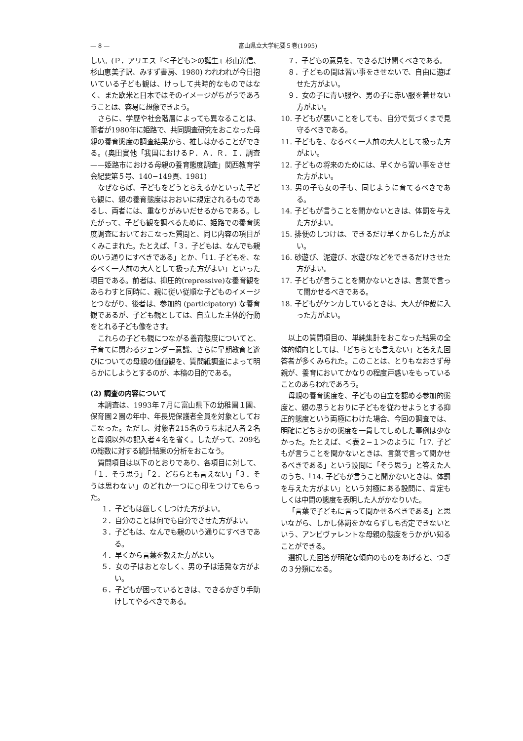— 8 — 富山県立大学紀要５巻(1995)
しい。(Ｐ．アリエス『＜子ども＞の誕生』杉山光信、杉山恵美子訳、みすず書房、1980) われわれが今日抱いている子ども観は、けっして共時的なものではなく、また欧米と日本ではそのイメージがちがうであろうことは、容易に想像できよう。
さらに、学歴や社会階層によっても異なることは、筆者が1980年に姫路で、共同調査研究をおこなった母親の養育態度の調査結果から、推しはかることができる。(奥田實他「我国におけるＰ．Ａ．Ｒ．Ｉ．調査——姫路市における母親の養育態度調査」関西教育学会紀要第５号、140−149頁、1981)
なぜならば、子どもをどうとらえるかといった子ども観に、親の養育態度はおおいに規定されるものであるし、両者には、重なりがみいだせるからである。したがって、子ども観を調べるために、姫路での養育態度調査においておこなった質問と、同じ内容の項目がくみこまれた。たとえば、「３．子どもは、なんでも親のいう通りにすべきである」とか、「11. 子どもを、なるべく一人前の大人として扱った方がよい」といった項目である。前者は、抑圧的(repressive)な養育観をあらわすと同時に、親に従い従順な子どものイメージとつながり、後者は、参加的 (participatory) な養育観であるが、子ども観としては、自立した主体的行動をとれる子ども像をさす。
これらの子ども観につながる養育態度についてと、子育てに関わるジェンダー意識、さらに早期教育と遊びについての母親の価値観を、質問紙調査によって明らかにしようとするのが、本稿の目的である。
(2) 調査の内容について
本調査は、1993年７月に富山県下の幼稚園１園、保育園２園の年中、年長児保護者全員を対象としておこなった。ただし、対象者215名のうち未記入者２名と母親以外の記入者４名を省く。したがって、209名の総数に対する統計結果の分析をおこなう。
質問項目は以下のとおりであり、各項目に対して、「１．そう思う」「２．どちらとも言えない」「３．そうは思わない」のどれか一つに○印をつけてもらった。
１．子どもは厳しくしつけた方がよい。
２．自分のことは何でも自分でさせた方がよい。
３．子どもは、なんでも親のいう通りにすべきである。
４．早くから言葉を教えた方がよい。
５．女の子はおとなしく、男の子は活発な方がよい。
６．子どもが困っているときは、できるかぎり手助けしてやるべきである。
　７．子どもの意見を、できるだけ聞くべきである。
　８．子どもの間は習い事をさせないで、自由に遊ばせた方がよい。
　９．女の子に青い服や、男の子に赤い服を着せない方がよい。
10. 子どもが悪いことをしても、自分で気づくまで見守るべきである。
11. 子どもを、なるべく一人前の大人として扱った方がよい。
12. 子どもの将来のためには、早くから習い事をさせた方がよい。
13. 男の子も女の子も、同じように育てるべきである。
14. 子どもが言うことを聞かないときは、体罰を与えた方がよい。
15. 排便のしつけは、できるだけ早くからした方がよい。
16. 砂遊び、泥遊び、水遊びなどをできるだけさせた方がよい。
17. 子どもが言うことを聞かないときは、言葉で言って聞かせるべきである。
18. 子どもがケンカしているときは、大人が仲裁に入った方がよい。
以上の質問項目の、単純集計をおこなった結果の全体的傾向としては、「どちらとも言えない」と答えた回答者が多くみられた。このことは、とりもなおさず母親が、養育においてかなりの程度戸惑いをもっていることのあらわれであろう。
母親の養育態度を、子どもの自立を認める参加的態度と、親の思うとおりに子どもを従わせようとする抑圧的態度という両極にわけた場合、今回の調査では、明確にどちらかの態度を一貫してしめした事例は少なかった。たとえば、＜表２−１＞のように「17. 子どもが言うことを聞かないときは、言葉で言って聞かせるべきである」という設問に「そう思う」と答えた人のうち、「14. 子どもが言うこと聞かないときは、体罰を与えた方がよい」という対極にある設問に、肯定もしくは中間の態度を表明した人がかなりいた。
「言葉で子どもに言って聞かせるべきである」と思いながら、しかし体罰をかならずしも否定できないという、アンビヴァレントな母親の態度をうかがい知ることができる。
選択した回答が明確な傾向のものをあげると、つぎの３分類になる。